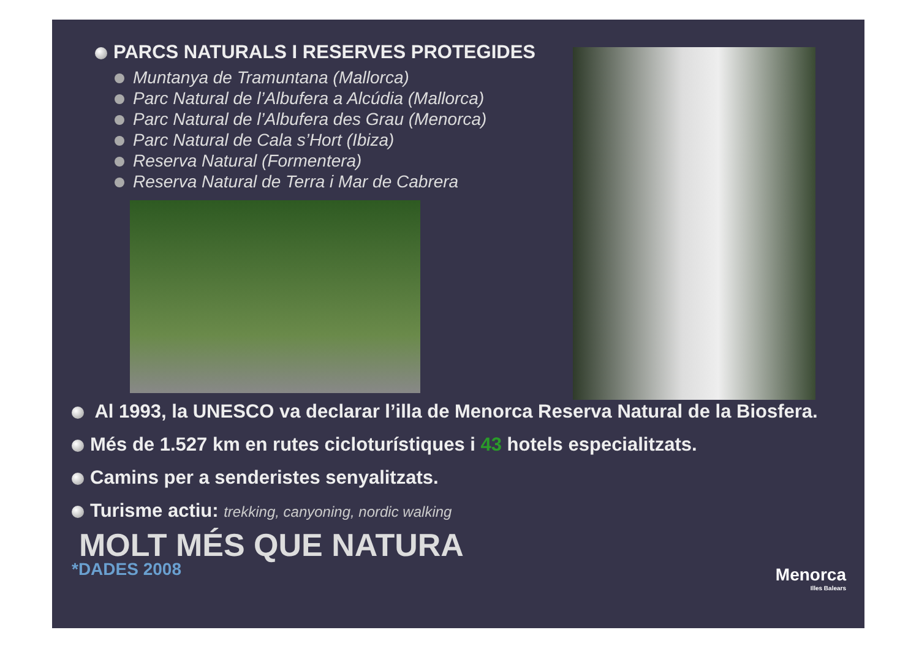PARCS NATURALS I RESERVES PROTEGIDES
Muntanya de Tramuntana (Mallorca)
Parc Natural de l’Albufera a Alcúdia (Mallorca)
Parc Natural de l’Albufera des Grau (Menorca)
Parc Natural de Cala s’Hort (Ibiza)
Reserva Natural (Formentera)
Reserva Natural de Terra i Mar de Cabrera
Al 1993, la UNESCO va declarar l’illa de Menorca Reserva Natural de la Biosfera.
Més de 1.527 km en rutes cicloturístiques i 43 hotels especialitzats.
Camins per a senderistes senyalitzats.
Turisme actiu: trekking, canyoning, nordic walking
MOLT MÉS QUE NATURA
*DADES 2008
Menorca
Illes Balears